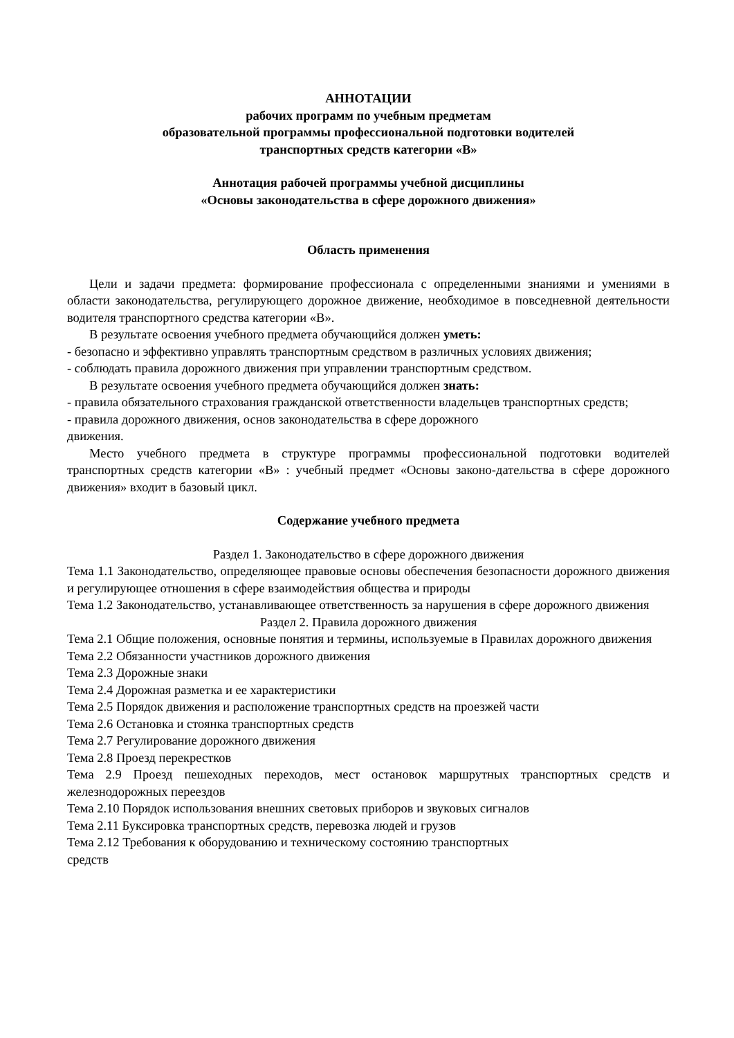АННОТАЦИИ
рабочих программ по учебным предметам
образовательной программы профессиональной подготовки водителей
транспортных средств категории «В»
Аннотация рабочей программы учебной дисциплины
«Основы законодательства в сфере дорожного движения»
Область применения
Цели и задачи предмета: формирование профессионала с определенными знаниями и умениями в области законодательства, регулирующего дорожное движение, необходимое в повседневной деятельности водителя транспортного средства категории «В».
В результате освоения учебного предмета обучающийся должен уметь:
- безопасно и эффективно управлять транспортным средством в различных условиях движения;
- соблюдать правила дорожного движения при управлении транспортным средством.
В результате освоения учебного предмета обучающийся должен знать:
- правила обязательного страхования гражданской ответственности владельцев транспортных средств;
- правила дорожного движения, основ законодательства в сфере дорожного
движения.
Место учебного предмета в структуре программы профессиональной подготовки водителей транспортных средств категории «В» : учебный предмет «Основы законо-дательства в сфере дорожного движения» входит в базовый цикл.
Содержание учебного предмета
Раздел 1. Законодательство в сфере дорожного движения
Тема 1.1 Законодательство, определяющее правовые основы обеспечения безопасности дорожного движения и регулирующее отношения в сфере взаимодействия общества и природы
Тема 1.2 Законодательство, устанавливающее ответственность за нарушения в сфере дорожного движения
Раздел 2. Правила дорожного движения
Тема 2.1 Общие положения, основные понятия и термины, используемые в Правилах дорожного движения
Тема 2.2 Обязанности участников дорожного движения
Тема 2.3 Дорожные знаки
Тема 2.4 Дорожная разметка и ее характеристики
Тема 2.5 Порядок движения и расположение транспортных средств на проезжей части
Тема 2.6 Остановка и стоянка транспортных средств
Тема 2.7 Регулирование дорожного движения
Тема 2.8 Проезд перекрестков
Тема 2.9 Проезд пешеходных переходов, мест остановок маршрутных транспортных средств и железнодорожных переездов
Тема 2.10 Порядок использования внешних световых приборов и звуковых сигналов
Тема 2.11 Буксировка транспортных средств, перевозка людей и грузов
Тема 2.12 Требования к оборудованию и техническому состоянию транспортных
средств